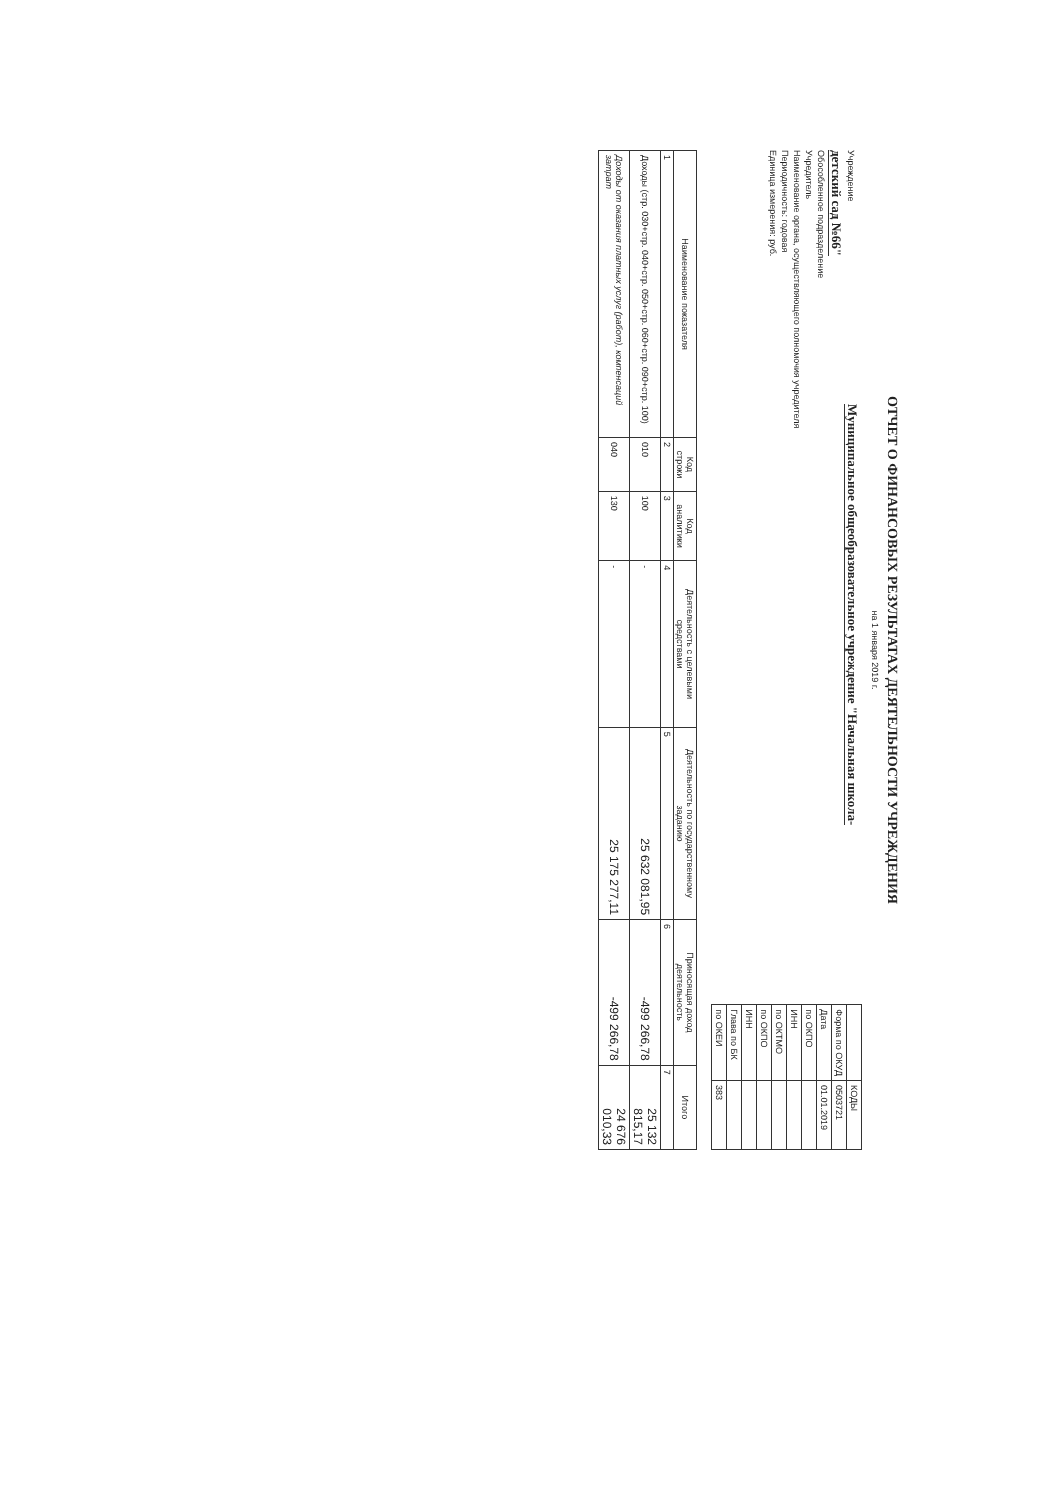ОТЧЕТ О ФИНАНСОВЫХ РЕЗУЛЬТАТАХ ДЕЯТЕЛЬНОСТИ УЧРЕЖДЕНИЯ
на 1 января 2019 г.
Учреждение Муниципальное общеобразовательное учреждение "Начальная школа-детский сад №66"
Обособленное подразделение
Учредитель
Наименование органа, осуществляющего полномочия учредителя
Периодичность: годовая
Единица измерения: руб.
| | КОДЫ |
| Форма по ОКУД | 0503721 |
| Дата | 01.01.2019 |
| по ОКПО | |
| ИНН | |
| по ОКТМО | |
| по ОКПО | |
| ИНН | |
| Глава по БК | |
| по ОКЕИ | 383 |
| Наименование показателя | Код строки | Код аналитики | Деятельность с целевыми средствами | Деятельность по государственному заданию | Приносящая доход деятельность | Итого |
| --- | --- | --- | --- | --- | --- | --- |
| 1 | 2 | 3 | 4 | 5 | 6 | 7 |
| Доходы (стр. 030+стр. 040+стр. 050+стр. 060+стр. 090+стр. 100) | 010 | 100 | - | 25 632 081,95 | -499 266,78 | 25 132 815,17 |
| Доходы от оказания платных услуг (работ), компенсаций затрат | 040 | 130 | - | 25 175 277,11 | -499 266,78 | 24 676 010,33 |